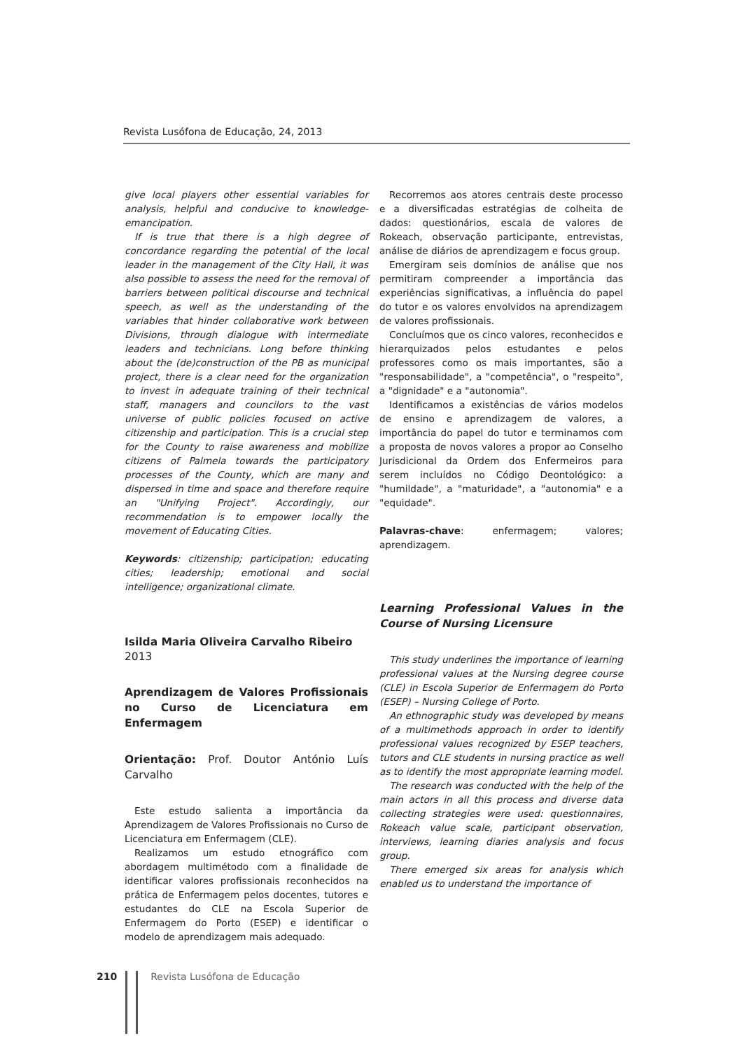Revista Lusófona de Educação, 24, 2013
give local players other essential variables for analysis, helpful and conducive to knowledge-emancipation.
If is true that there is a high degree of concordance regarding the potential of the local leader in the management of the City Hall, it was also possible to assess the need for the removal of barriers between political discourse and technical speech, as well as the understanding of the variables that hinder collaborative work between Divisions, through dialogue with intermediate leaders and technicians. Long before thinking about the (de)construction of the PB as municipal project, there is a clear need for the organization to invest in adequate training of their technical staff, managers and councilors to the vast universe of public policies focused on active citizenship and participation. This is a crucial step for the County to raise awareness and mobilize citizens of Palmela towards the participatory processes of the County, which are many and dispersed in time and space and therefore require an "Unifying Project". Accordingly, our recommendation is to empower locally the movement of Educating Cities.
Keywords: citizenship; participation; educating cities; leadership; emotional and social intelligence; organizational climate.
Isilda Maria Oliveira Carvalho Ribeiro
2013
Aprendizagem de Valores Profissionais no Curso de Licenciatura em Enfermagem
Orientação: Prof. Doutor António Luís Carvalho
Este estudo salienta a importância da Aprendizagem de Valores Profissionais no Curso de Licenciatura em Enfermagem (CLE).
Realizamos um estudo etnográfico com abordagem multimétodo com a finalidade de identificar valores profissionais reconhecidos na prática de Enfermagem pelos docentes, tutores e estudantes do CLE na Escola Superior de Enfermagem do Porto (ESEP) e identificar o modelo de aprendizagem mais adequado.
Recorremos aos atores centrais deste processo e a diversificadas estratégias de colheita de dados: questionários, escala de valores de Rokeach, observação participante, entrevistas, análise de diários de aprendizagem e focus group.
Emergiram seis domínios de análise que nos permitiram compreender a importância das experiências significativas, a influência do papel do tutor e os valores envolvidos na aprendizagem de valores profissionais.
Concluímos que os cinco valores, reconhecidos e hierarquizados pelos estudantes e pelos professores como os mais importantes, são a "responsabilidade", a "competência", o "respeito", a "dignidade" e a "autonomia".
Identificamos a existências de vários modelos de ensino e aprendizagem de valores, a importância do papel do tutor e terminamos com a proposta de novos valores a propor ao Conselho Jurisdicional da Ordem dos Enfermeiros para serem incluídos no Código Deontológico: a "humildade", a "maturidade", a "autonomia" e a "equidade".
Palavras-chave: enfermagem; valores; aprendizagem.
Learning Professional Values in the Course of Nursing Licensure
This study underlines the importance of learning professional values at the Nursing degree course (CLE) in Escola Superior de Enfermagem do Porto (ESEP) – Nursing College of Porto.
An ethnographic study was developed by means of a multimethods approach in order to identify professional values recognized by ESEP teachers, tutors and CLE students in nursing practice as well as to identify the most appropriate learning model.
The research was conducted with the help of the main actors in all this process and diverse data collecting strategies were used: questionnaires, Rokeach value scale, participant observation, interviews, learning diaries analysis and focus group.
There emerged six areas for analysis which enabled us to understand the importance of
210 Revista Lusófona de Educação